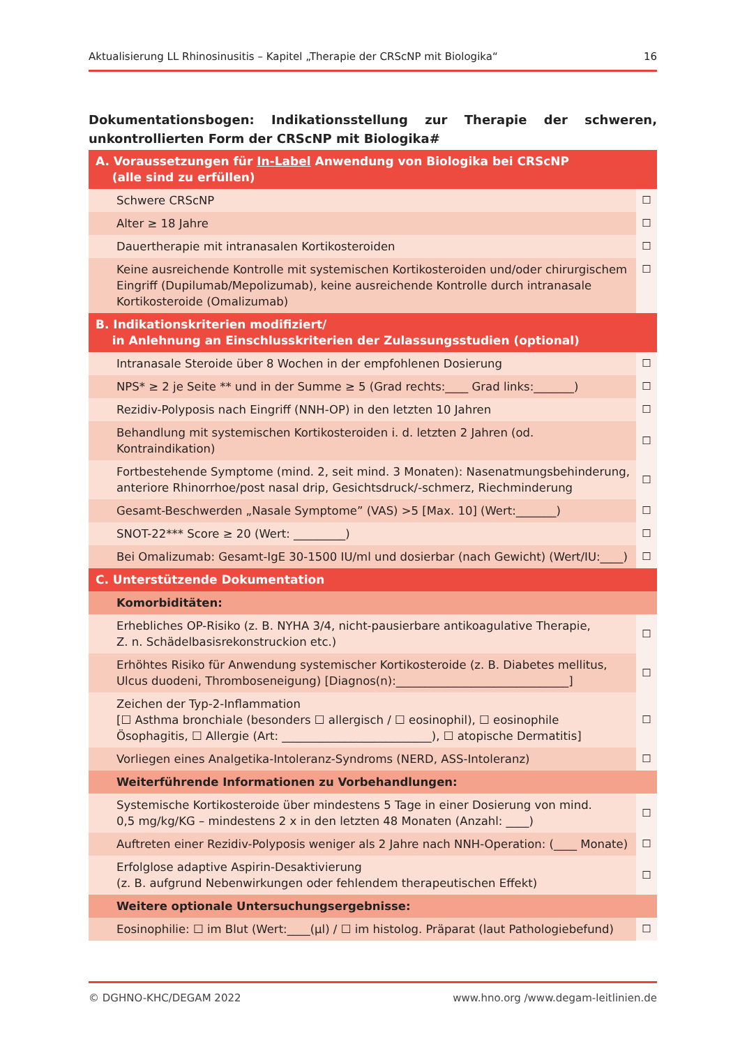Aktualisierung LL Rhinosinusitis – Kapitel „Therapie der CRScNP mit Biologika“16
Dokumentationsbogen: Indikationsstellung zur Therapie der schweren, unkontrollierten Form der CRScNP mit Biologika#
| A. Voraussetzungen für In-Label Anwendung von Biologika bei CRScNP (alle sind zu erfüllen) | |
| Schwere CRScNP | ☐ |
| Alter ≥ 18 Jahre | ☐ |
| Dauertherapie mit intranasalen Kortikosteroiden | ☐ |
| Keine ausreichende Kontrolle mit systemischen Kortikosteroiden und/oder chirurgischem Eingriff (Dupilumab/Mepolizumab), keine ausreichende Kontrolle durch intranasale Kortikosteroide (Omalizumab) | ☐ |
| B. Indikationskriterien modifiziert/ in Anlehnung an Einschlusskriterien der Zulassungsstudien (optional) | |
| Intranasale Steroide über 8 Wochen in der empfohlenen Dosierung | ☐ |
| NPS* ≥ 2 je Seite ** und in der Summe ≥ 5 (Grad rechts:____ Grad links:_______) | ☐ |
| Rezidiv-Polyposis nach Eingriff (NNH-OP) in den letzten 10 Jahren | ☐ |
| Behandlung mit systemischen Kortikosteroiden i. d. letzten 2 Jahren (od. Kontraindikation) | ☐ |
| Fortbestehende Symptome (mind. 2, seit mind. 3 Monaten): Nasenatmungsbehinderung, anteriore Rhinorrhoe/post nasal drip, Gesichtsdruck/-schmerz, Riechminderung | ☐ |
| Gesamt-Beschwerden „Nasale Symptome” (VAS) >5 [Max. 10] (Wert:_______) | ☐ |
| SNOT-22*** Score ≥ 20 (Wert: _________) | ☐ |
| Bei Omalizumab: Gesamt-IgE 30-1500 IU/ml und dosierbar (nach Gewicht) (Wert/IU:____) | ☐ |
| C. Unterstützende Dokumentation | |
| Komorbiditäten: | |
| Erhebliches OP-Risiko (z. B. NYHA 3/4, nicht-pausierbare antikoagulative Therapie, Z. n. Schädelbasisrekonstruckion etc.) | ☐ |
| Erhöhtes Risiko für Anwendung systemischer Kortikosteroide (z. B. Diabetes mellitus, Ulcus duodeni, Thromboseneigung) [Diagnos(n):______________________________] | ☐ |
| Zeichen der Typ-2-Inflammation [☐ Asthma bronchiale (besonders ☐ allergisch / ☐ eosinophil), ☐ eosinophile Ösophagitis, ☐ Allergie (Art: __________________________), ☐ atopische Dermatitis] | ☐ |
| Vorliegen eines Analgetika-Intoleranz-Syndroms (NERD, ASS-Intoleranz) | ☐ |
| Weiterführende Informationen zu Vorbehandlungen: | |
| Systemische Kortikosteroide über mindestens 5 Tage in einer Dosierung von mind. 0,5 mg/kg/KG – mindestens 2 x in den letzten 48 Monaten (Anzahl: ____) | ☐ |
| Auftreten einer Rezidiv-Polyposis weniger als 2 Jahre nach NNH-Operation: (____ Monate) | ☐ |
| Erfolglose adaptive Aspirin-Desaktivierung (z. B. aufgrund Nebenwirkungen oder fehlendem therapeutischen Effekt) | ☐ |
| Weitere optionale Untersuchungsergebnisse: | |
| Eosinophilie: ☐ im Blut (Wert:____(µl) / ☐ im histolog. Präparat (laut Pathologiebefund) | ☐ |
© DGHNO-KHC/DEGAM 2022 www.hno.org /www.degam-leitlinien.de